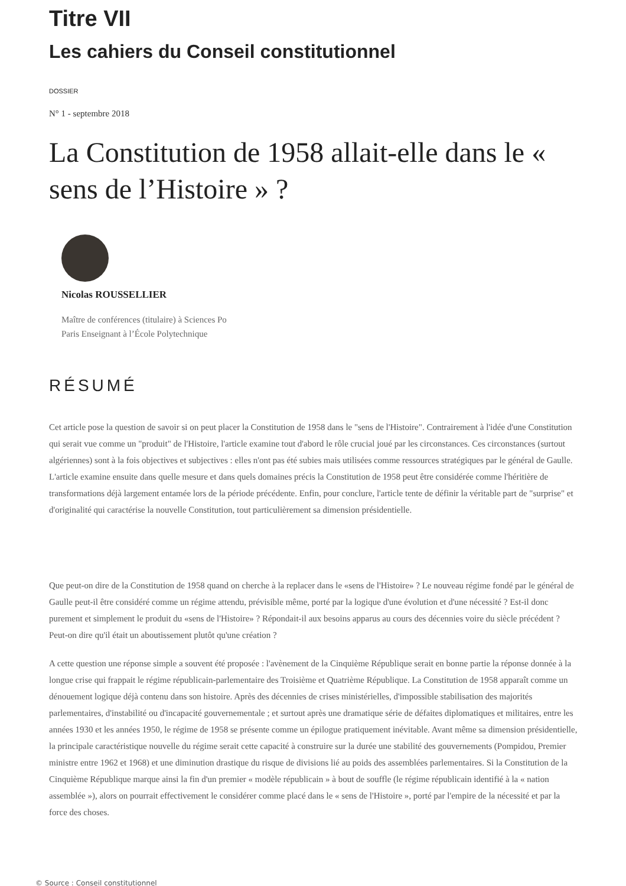Titre VII
Les cahiers du Conseil constitutionnel
DOSSIER
N° 1 - septembre 2018
La Constitution de 1958 allait-elle dans le « sens de l’Histoire » ?
Nicolas ROUSSELLIER
Maître de conférences (titulaire) à Sciences Po Paris Enseignant à l’École Polytechnique
RÉSUMÉ
Cet article pose la question de savoir si on peut placer la Constitution de 1958 dans le "sens de l'Histoire". Contrairement à l'idée d'une Constitution qui serait vue comme un "produit" de l'Histoire, l'article examine tout d'abord le rôle crucial joué par les circonstances. Ces circonstances (surtout algériennes) sont à la fois objectives et subjectives : elles n'ont pas été subies mais utilisées comme ressources stratégiques par le général de Gaulle. L'article examine ensuite dans quelle mesure et dans quels domaines précis la Constitution de 1958 peut être considérée comme l'héritière de transformations déjà largement entamée lors de la période précédente. Enfin, pour conclure, l'article tente de définir la véritable part de "surprise" et d'originalité qui caractérise la nouvelle Constitution, tout particulièrement sa dimension présidentielle.
Que peut-on dire de la Constitution de 1958 quand on cherche à la replacer dans le «sens de l'Histoire» ? Le nouveau régime fondé par le général de Gaulle peut-il être considéré comme un régime attendu, prévisible même, porté par la logique d'une évolution et d'une nécessité ? Est-il donc purement et simplement le produit du «sens de l'Histoire» ? Répondait-il aux besoins apparus au cours des décennies voire du siècle précédent ? Peut-on dire qu'il était un aboutissement plutôt qu'une création ?
A cette question une réponse simple a souvent été proposée : l'avènement de la Cinquième République serait en bonne partie la réponse donnée à la longue crise qui frappait le régime républicain-parlementaire des Troisième et Quatrième République. La Constitution de 1958 apparaît comme un dénouement logique déjà contenu dans son histoire. Après des décennies de crises ministérielles, d'impossible stabilisation des majorités parlementaires, d'instabilité ou d'incapacité gouvernementale ; et surtout après une dramatique série de défaites diplomatiques et militaires, entre les années 1930 et les années 1950, le régime de 1958 se présente comme un épilogue pratiquement inévitable. Avant même sa dimension présidentielle, la principale caractéristique nouvelle du régime serait cette capacité à construire sur la durée une stabilité des gouvernements (Pompidou, Premier ministre entre 1962 et 1968) et une diminution drastique du risque de divisions lié au poids des assemblées parlementaires. Si la Constitution de la Cinquième République marque ainsi la fin d'un premier « modèle républicain » à bout de souffle (le régime républicain identifié à la « nation assemblée »), alors on pourrait effectivement le considérer comme placé dans le « sens de l'Histoire », porté par l'empire de la nécessité et par la force des choses.
© Source : Conseil constitutionnel